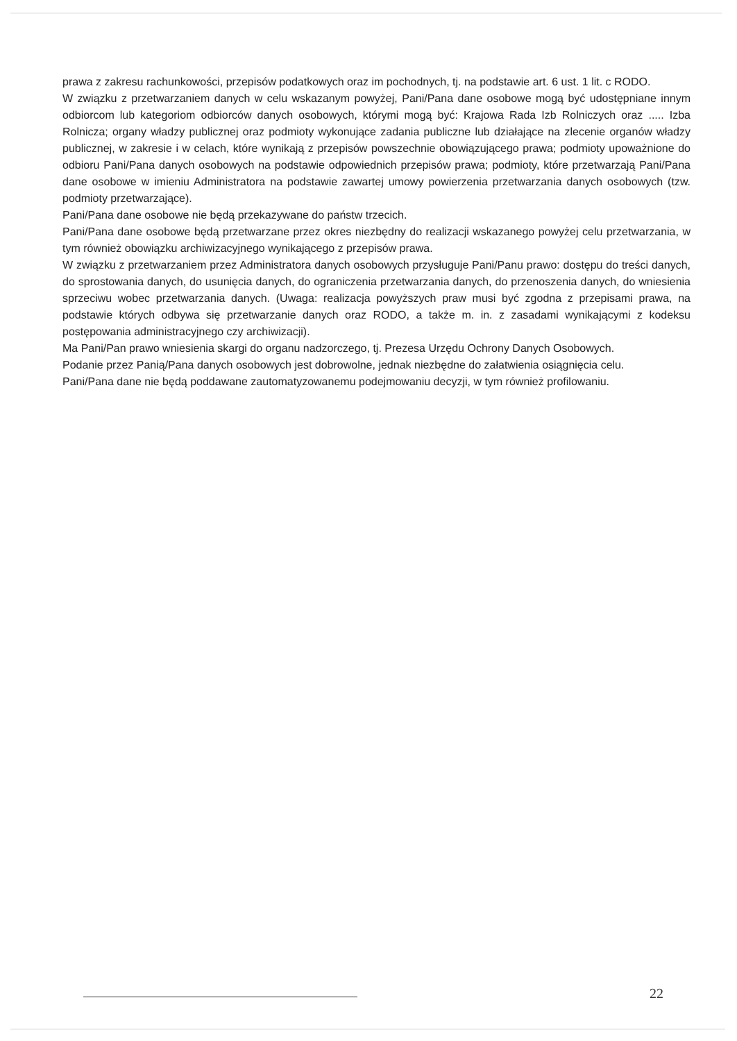prawa z zakresu rachunkowości, przepisów podatkowych oraz im pochodnych, tj. na podstawie art. 6 ust. 1 lit. c RODO.
W związku z przetwarzaniem danych w celu wskazanym powyżej, Pani/Pana dane osobowe mogą być udostępniane innym odbiorcom lub kategoriom odbiorców danych osobowych, którymi mogą być: Krajowa Rada Izb Rolniczych oraz ..... Izba Rolnicza; organy władzy publicznej oraz podmioty wykonujące zadania publiczne lub działające na zlecenie organów władzy publicznej, w zakresie i w celach, które wynikają z przepisów powszechnie obowiązującego prawa; podmioty upoważnione do odbioru Pani/Pana danych osobowych na podstawie odpowiednich przepisów prawa; podmioty, które przetwarzają Pani/Pana dane osobowe w imieniu Administratora na podstawie zawartej umowy powierzenia przetwarzania danych osobowych (tzw. podmioty przetwarzające).
Pani/Pana dane osobowe nie będą przekazywane do państw trzecich.
Pani/Pana dane osobowe będą przetwarzane przez okres niezbędny do realizacji wskazanego powyżej celu przetwarzania, w tym również obowiązku archiwizacyjnego wynikającego z przepisów prawa.
W związku z przetwarzaniem przez Administratora danych osobowych przysługuje Pani/Panu prawo: dostępu do treści danych, do sprostowania danych, do usunięcia danych, do ograniczenia przetwarzania danych, do przenoszenia danych, do wniesienia sprzeciwu wobec przetwarzania danych. (Uwaga: realizacja powyższych praw musi być zgodna z przepisami prawa, na podstawie których odbywa się przetwarzanie danych oraz RODO, a także m. in. z zasadami wynikającymi z kodeksu postępowania administracyjnego czy archiwizacji).
Ma Pani/Pan prawo wniesienia skargi do organu nadzorczego, tj. Prezesa Urzędu Ochrony Danych Osobowych.
Podanie przez Panią/Pana danych osobowych jest dobrowolne, jednak niezbędne do załatwienia osiągnięcia celu.
Pani/Pana dane nie będą poddawane zautomatyzowanemu podejmowaniu decyzji, w tym również profilowaniu.
22